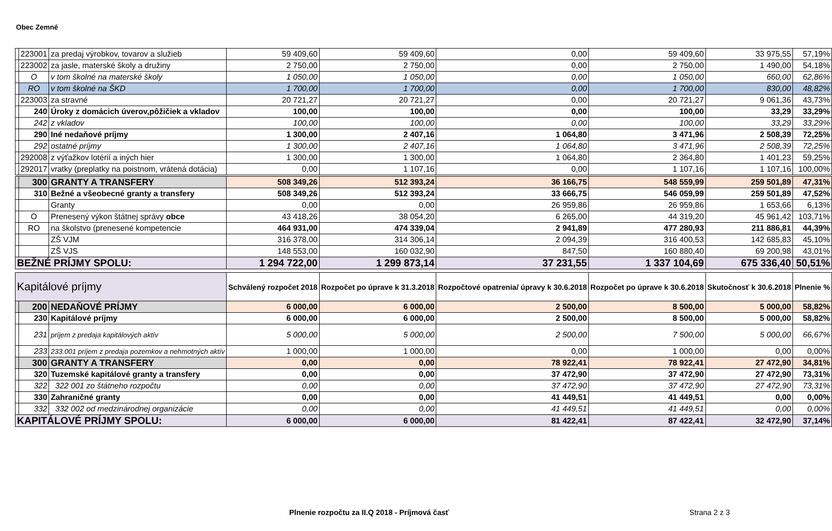Obec Zemné
| | 223001 | za predaj výrobkov, tovarov a služieb | 59 409,60 | 59 409,60 | 0,00 | 59 409,60 | 33 975,55 | 57,19% |
| | 223002 | za jasle, materské školy a družiny | 2 750,00 | 2 750,00 | 0,00 | 2 750,00 | 1 490,00 | 54,18% |
| | O | v tom školné na materské školy | 1 050,00 | 1 050,00 | 0,00 | 1 050,00 | 660,00 | 62,86% |
| | RO | v tom školné na ŠKD | 1 700,00 | 1 700,00 | 0,00 | 1 700,00 | 830,00 | 48,82% |
| | 223003 | za stravné | 20 721,27 | 20 721,27 | 0,00 | 20 721,27 | 9 061,36 | 43,73% |
| | 240 | Úroky z domácich úverov,pôžičiek a vkladov | 100,00 | 100,00 | 0,00 | 100,00 | 33,29 | 33,29% |
| | 242 | z vkladov | 100,00 | 100,00 | 0,00 | 100,00 | 33,29 | 33,29% |
| | 290 | Iné nedaňové príjmy | 1 300,00 | 2 407,16 | 1 064,80 | 3 471,96 | 2 508,39 | 72,25% |
| | 292 | ostatné príjmy | 1 300,00 | 2 407,16 | 1 064,80 | 3 471,96 | 2 508,39 | 72,25% |
| | 292008 | z výťažkov lotérií a iných hier | 1 300,00 | 1 300,00 | 1 064,80 | 2 364,80 | 1 401,23 | 59,25% |
| | 292017 | vratky (preplatky na poistnom, vrátená dotácia) | 0,00 | 1 107,16 | 0,00 | 1 107,16 | 1 107,16 | 100,00% |
| | 300 | GRANTY A TRANSFERY | 508 349,26 | 512 393,24 | 36 166,75 | 548 559,99 | 259 501,89 | 47,31% |
| | 310 | Bežné a všeobecné granty a transfery | 508 349,26 | 512 393,24 | 33 666,75 | 546 059,99 | 259 501,89 | 47,52% |
| | | Granty | 0,00 | 0,00 | 26 959,86 | 26 959,86 | 1 653,66 | 6,13% |
| | O | Prenesený výkon štátnej správy obce | 43 418,26 | 38 054,20 | 6 265,00 | 44 319,20 | 45 961,42 | 103,71% |
| | RO | na školstvo (prenesené kompetencie | 464 931,00 | 474 339,04 | 2 941,89 | 477 280,93 | 211 886,81 | 44,39% |
| | | ZŠ VJM | 316 378,00 | 314 306,14 | 2 094,39 | 316 400,53 | 142 685,83 | 45,10% |
| | | ZŠ VJS | 148 553,00 | 160 032,90 | 847,50 | 160 880,40 | 69 200,98 | 43,01% |
| BEŽNÉ PRÍJMY SPOLU: | | | 1 294 722,00 | 1 299 873,14 | 37 231,55 | 1 337 104,69 | 675 336,40 | 50,51% |
| Kapitálové príjmy | | | Schválený rozpočet 2018 | Rozpočet po úprave k 31.3.2018 | Rozpočtové opatrenia/ úpravy k 30.6.2018 | Rozpočet po úprave k 30.6.2018 | Skutočnosť k 30.6.2018 | Plnenie % |
| | 200 | NEDAŇOVÉ PRÍJMY | 6 000,00 | 6 000,00 | 2 500,00 | 8 500,00 | 5 000,00 | 58,82% |
| | 230 | Kapitálové príjmy | 6 000,00 | 6 000,00 | 2 500,00 | 8 500,00 | 5 000,00 | 58,82% |
| | 231 | príjem z predaja kapitálových aktív | 5 000,00 | 5 000,00 | 2 500,00 | 7 500,00 | 5 000,00 | 66,67% |
| | 233 | 233.001 príjem z predaja pozemkov a nehmotných aktív | 1 000,00 | 1 000,00 | 0,00 | 1 000,00 | 0,00 | 0,00% |
| | 300 | GRANTY A TRANSFERY | 0,00 | 0,00 | 78 922,41 | 78 922,41 | 27 472,90 | 34,81% |
| | 320 | Tuzemské kapitálové granty a transfery | 0,00 | 0,00 | 37 472,90 | 37 472,90 | 27 472,90 | 73,31% |
| | 322 | 322 001 zo štátneho rozpočtu | 0,00 | 0,00 | 37 472,90 | 37 472,90 | 27 472,90 | 73,31% |
| | 330 | Zahraničné granty | 0,00 | 0,00 | 41 449,51 | 41 449,51 | 0,00 | 0,00% |
| | 332 | 332 002 od medzinárodnej organizácie | 0,00 | 0,00 | 41 449,51 | 41 449,51 | 0,00 | 0,00% |
| KAPITÁLOVÉ PRÍJMY SPOLU: | | | 6 000,00 | 6 000,00 | 81 422,41 | 87 422,41 | 32 472,90 | 37,14% |
Plnenie rozpočtu za II.Q 2018 - Príjmová časť Strana 2 z 3